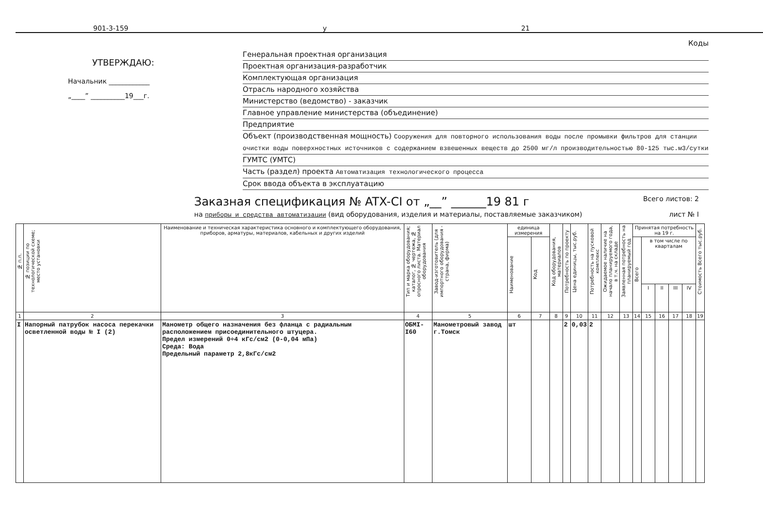901-3-159 у 21
УТВЕРЖДАЮ:
Начальник ____________
„____” __________19___г.
Коды
Генеральная проектная организация
Проектная организация-разработчик
Комплектующая организация
Отрасль народного хозяйства
Министерство (ведомство) - заказчик
Главное управление министерства (объединение)
Предприятие
Объект (производственная мощность) Сооружения для повторного использования воды после промывки фильтров для станции очистки воды поверхностных источников с содержанием взвешенных веществ до 2500 мг/л производительностью 80-125 тыс.м3/сутки
ГУМТС (УМТС)
Часть (раздел) проекта Автоматизация технологического процесса
Срок ввода объекта в эксплуатацию
Заказная спецификация № ATX-CI от „__” ______19 81 г
Всего листов: 2
на приборы и средства автоматизации (вид оборудования, изделия и материалы, поставляемые заказчиком) лист № I
| № п.п. | № позиции по технологической схеме; место установки | Наименование и техническая характеристика основного и комплектующего оборудования, приборов, арматуры, материалов, кабельных и других изделий | Тип и марка оборудования; каталог, № чертежа, № опросного листа. Материал оборудования | Завод-изготовитель (для импортного оборудования - страна, фирма) | единица измерения | | Код оборудования, материалов | Потребность по проекту | Цена единицы, тыс.руб. | Потребность на пусковой комплекс | Ожидаемое наличие на начало планируемого года, в т.ч. на складе | Заявленная потребность на планируемый год | Принятая потребность на 19 г. | | | | | Стоимость Всего тыс.руб. |
| --- | --- | --- | --- | --- | --- | --- | --- | --- | --- | --- | --- | --- | --- | --- | --- | --- | --- | --- |
| | | | | | Наименование | Код | | | | | | | Всего | в том числе по кварталам | | | | |
| | | | | | | | | | | | | | | I | II | III | IV | |
| 1 | 2 | 3 | 4 | 5 | 6 | 7 | 8 | 9 | 10 | 11 | 12 | 13 | 14 | 15 | 16 | 17 | 18 | 19 |
| I | Напорный патрубок насоса перекачки осветленной воды № I (2) | Манометр общего назначения без фланца с радиальным расположением присоединительного штуцера. Предел измерений 0÷4 кГс/см2 (0-0,04 мПа) Среда: Вода Предельный параметр 2,8кГс/см2 | ОБМI-I60 | Манометровый завод г.Томск | шт | | | 2 | 0,03 | 2 | | | | | | | | |